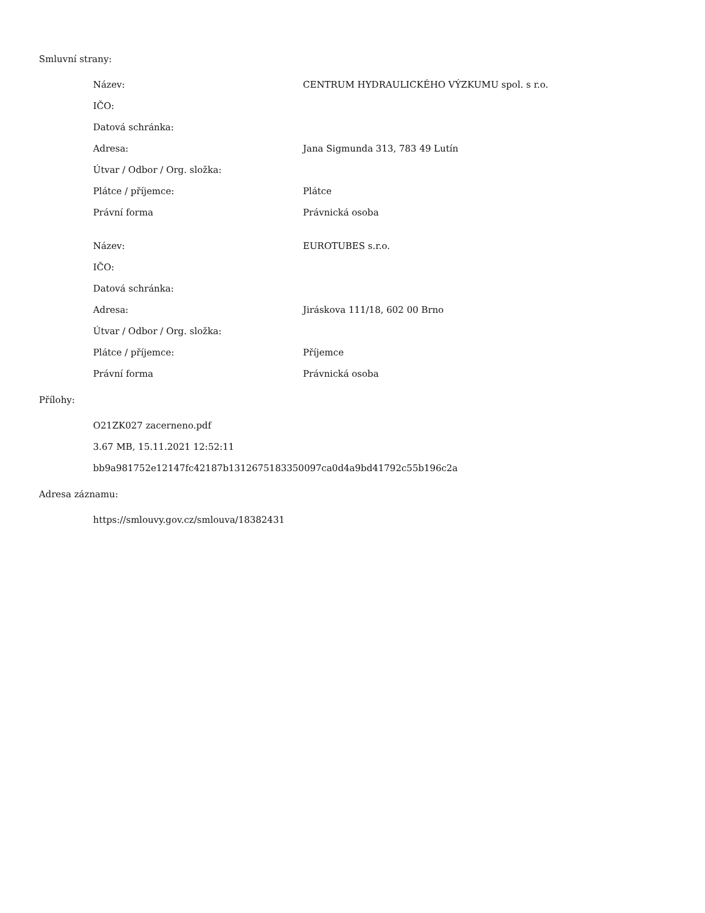Smluvní strany:
| Název: | CENTRUM HYDRAULICKÉHO VÝZKUMU spol. s r.o. |
| IČO: | |
| Datová schránka: | |
| Adresa: | Jana Sigmunda 313, 783 49 Lutín |
| Útvar / Odbor / Org. složka: | |
| Plátce / příjemce: | Plátce |
| Právní forma | Právnická osoba |
| Název: | EUROTUBES s.r.o. |
| IČO: | |
| Datová schránka: | |
| Adresa: | Jiráskova 111/18, 602 00 Brno |
| Útvar / Odbor / Org. složka: | |
| Plátce / příjemce: | Příjemce |
| Právní forma | Právnická osoba |
Přílohy:
O21ZK027 zacerneno.pdf
3.67 MB, 15.11.2021 12:52:11
bb9a981752e12147fc42187b1312675183350097ca0d4a9bd41792c55b196c2a
Adresa záznamu:
https://smlouvy.gov.cz/smlouva/18382431